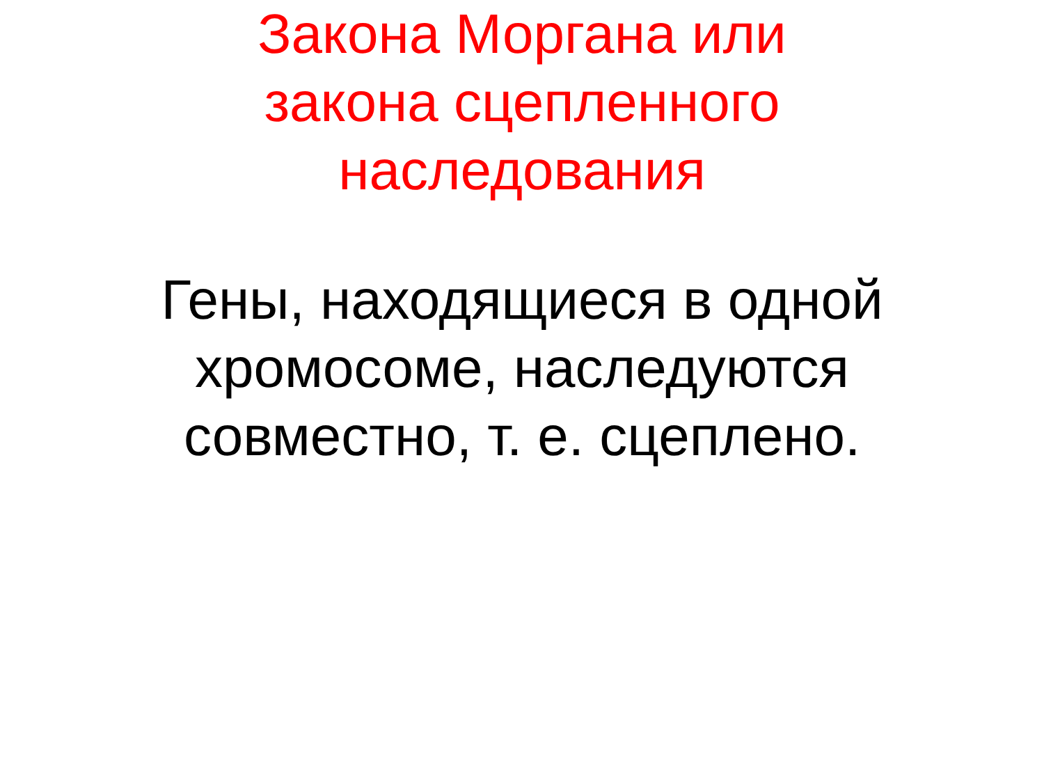Закона Моргана или
закона сцепленного
наследования
Гены, находящиеся в одной
хромосоме, наследуются
совместно, т. е. сцеплено.